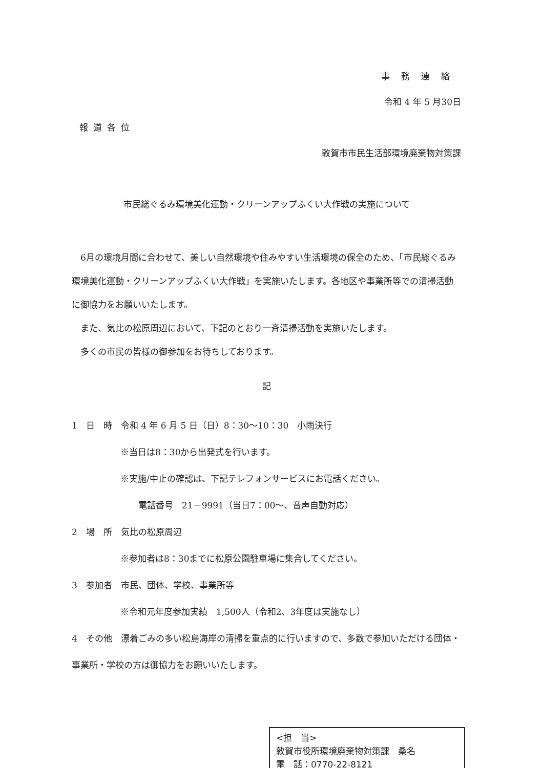事務連絡
令和 4 年 5 月30日
報道各位
敦賀市市民生活部環境廃棄物対策課
市民総ぐるみ環境美化運動・クリーンアップふくい大作戦の実施について
6月の環境月間に合わせて、美しい自然環境や住みやすい生活環境の保全のため、「市民総ぐるみ環境美化運動・クリーンアップふくい大作戦」を実施いたします。各地区や事業所等での清掃活動に御協力をお願いいたします。
また、気比の松原周辺において、下記のとおり一斉清掃活動を実施いたします。
多くの市民の皆様の御参加をお待ちしております。
記
1　日　時　令和 4 年 6 月 5 日（日）8：30～10：30　小雨決行
※当日は8：30から出発式を行います。
※実施/中止の確認は、下記テレフォンサービスにお電話ください。
電話番号　21－9991（当日7：00～、音声自動対応）
2　場　所　気比の松原周辺
※参加者は8：30までに松原公園駐車場に集合してください。
3　参加者　市民、団体、学校、事業所等
※令和元年度参加実績　1,500人（令和2、3年度は実施なし）
4　その他　漂着ごみの多い松島海岸の清掃を重点的に行いますので、多数で参加いただける団体・事業所・学校の方は御協力をお願いいたします。
<担　当>
敦賀市役所環境廃棄物対策課　桑名
電　話：0770-22-8121